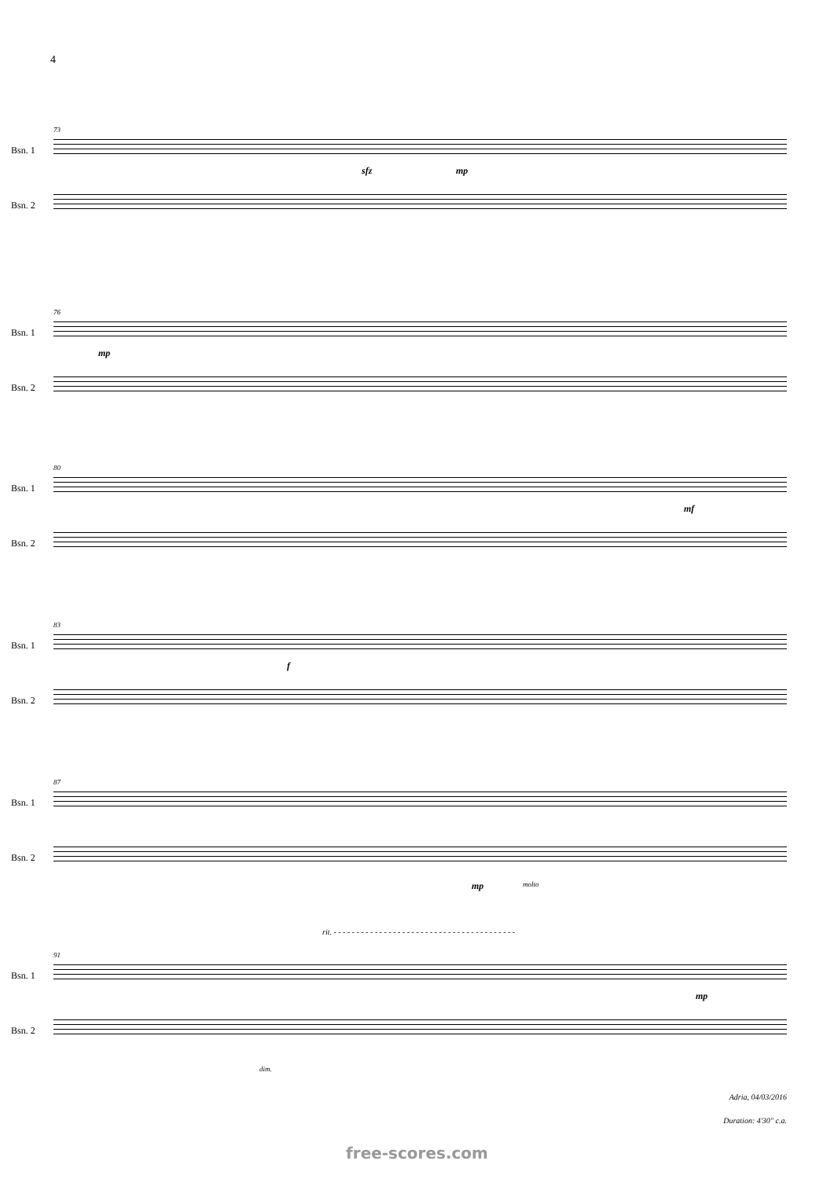4
73
Bsn. 1
Bsn. 2
sfz mp
76
Bsn. 1
Bsn. 2
mp
80
Bsn. 1
Bsn. 2
mf
83
Bsn. 1
Bsn. 2
f
87
Bsn. 1
Bsn. 2
mp molto
rit. - - - - - - - - - - - - - - - - - - - - - - - - - - - - - - - - - - - - - - - -
91
Bsn. 1
Bsn. 2
dim.
mp
Adria, 04/03/2016
Duration: 4'30" c.a.
free-scores.com